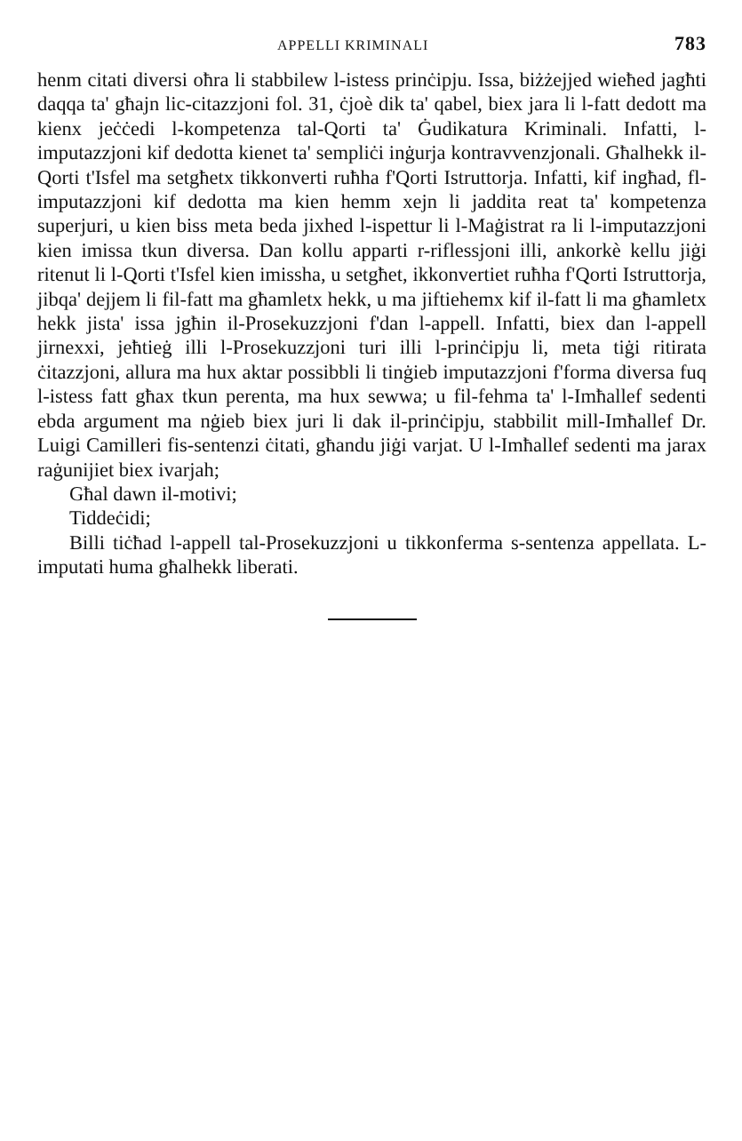APPELLI KRIMINALI 783
henm citati diversi oħra li stabbilew l-istess prinċipju. Issa, biżżejjed wieħed jagħti daqqa ta' għajn lic-citazzjoni fol. 31, ċjoè dik ta' qabel, biex jara li l-fatt dedott ma kienx jeċċedi l-kompetenza tal-Qorti ta' Ġudikatura Kriminali. Infatti, l-imputazzjoni kif dedotta kienet ta' sempliċi inġurja kontravvenzjonali. Għalhekk il-Qorti t'Isfel ma setgħetx tikkonverti ruħha f'Qorti Istruttorja. Infatti, kif ingħad, fl-imputazzjoni kif dedotta ma kien hemm xejn li jaddita reat ta' kompetenza superjuri, u kien biss meta beda jixhed l-ispettur li l-Maġistrat ra li l-imputazzjoni kien imissa tkun diversa. Dan kollu apparti r-riflessjoni illi, ankorkè kellu jiġi ritenut li l-Qorti t'Isfel kien imissha, u setgħet, ikkonvertiet ruħha f'Qorti Istruttorja, jibqa' dejjem li fil-fatt ma għamletx hekk, u ma jiftiehemx kif il-fatt li ma għamletx hekk jista' issa jgħin il-Prosekuzzjoni f'dan l-appell. Infatti, biex dan l-appell jirnexxi, jeħtieġ illi l-Prosekuzzjoni turi illi l-prinċipju li, meta tiġi ritirata ċitazzjoni, allura ma hux aktar possibbli li tinġieb imputazzjoni f'forma diversa fuq l-istess fatt għax tkun perenta, ma hux sewwa; u fil-fehma ta' l-Imħallef sedenti ebda argument ma nġieb biex juri li dak il-prinċipju, stabbilit mill-Imħallef Dr. Luigi Camilleri fis-sentenzi ċitati, għandu jiġi varjat. U l-Imħallef sedenti ma jarax raġunijiet biex ivarjah;
Għal dawn il-motivi;
Tiddeċidi;
Billi tiċħad l-appell tal-Prosekuzzjoni u tikkonferma s-sentenza appellata. L-imputati huma għalhekk liberati.